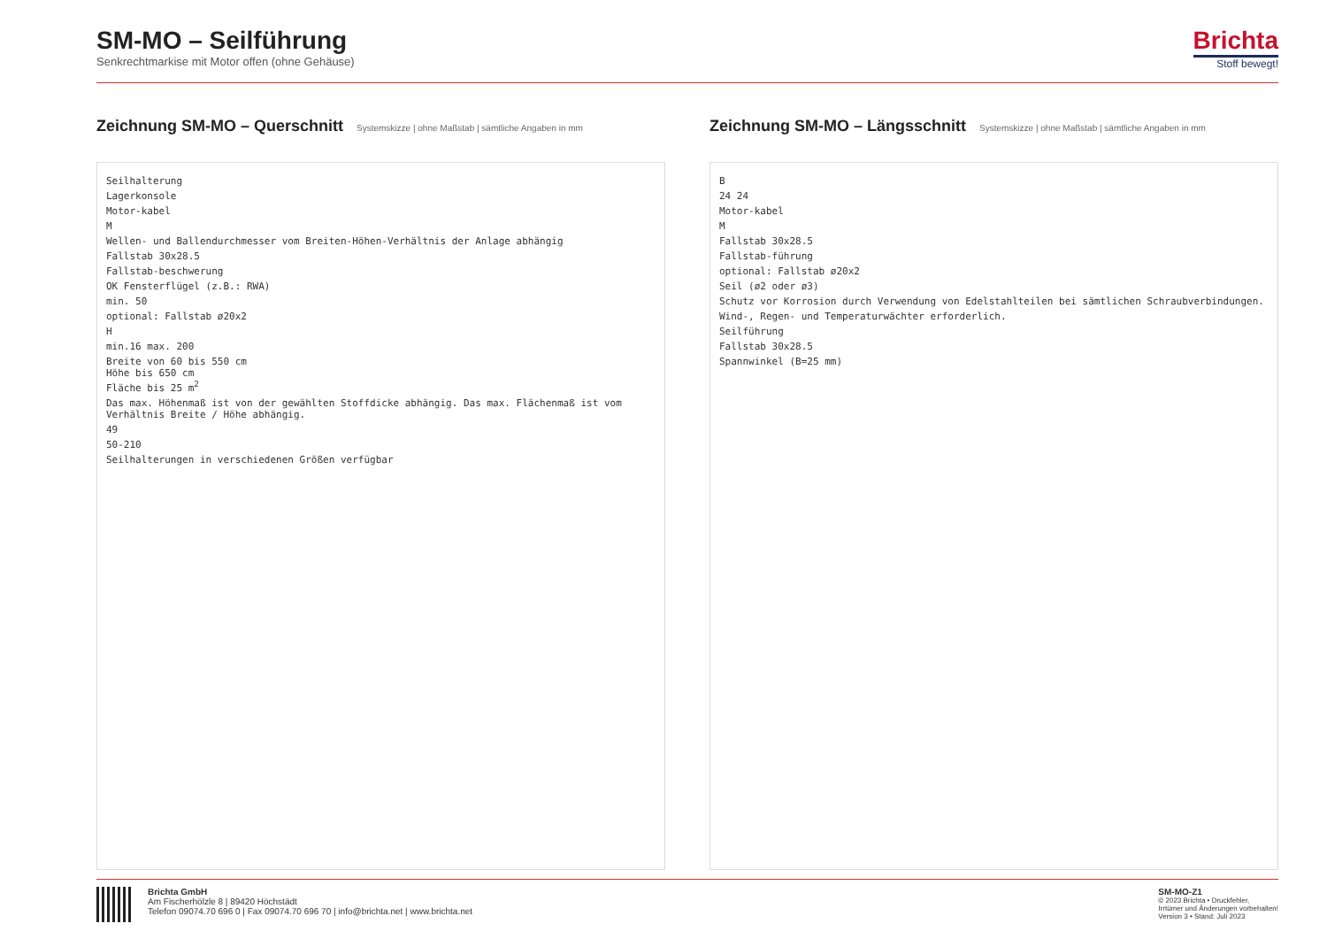SM-MO – Seilführung
Senkrechtmarkise mit Motor offen (ohne Gehäuse)
Brichta
Stoff bewegt!
Zeichnung SM-MO – Querschnitt Systemskizze | ohne Maßstab | sämtliche Angaben in mm
Seilhalterung
Lagerkonsole
Motor-kabel
M
Wellen- und Ballendurchmesser vom Breiten-Höhen-Verhältnis der Anlage abhängig
Fallstab 30x28.5
Fallstab-beschwerung
OK Fensterflügel (z.B.: RWA)
min. 50
optional: Fallstab ø20x2
H
min.16 max. 200
Breite von 60 bis 550 cm
Höhe bis 650 cm
Fläche bis 25 m<sup>2</sup>
Das max. Höhenmaß ist von der gewählten Stoffdicke abhängig. Das max. Flächenmaß ist vom Verhältnis Breite / Höhe abhängig.
49
50-210
Seilhalterungen in verschiedenen Größen verfügbar
Zeichnung SM-MO – Längsschnitt Systemskizze | ohne Maßstab | sämtliche Angaben in mm
B
24 24
Motor-kabel
M
Fallstab 30x28.5
Fallstab-führung
optional: Fallstab ø20x2
Seil (ø2 oder ø3)
Schutz vor Korrosion durch Verwendung von Edelstahlteilen bei sämtlichen Schraubverbindungen.
Wind-, Regen- und Temperaturwächter erforderlich.
Seilführung
Fallstab 30x28.5
Spannwinkel (B=25 mm)
Brichta GmbH
Am Fischerhölzle 8 | 89420 Höchstädt
Telefon 09074.70 696 0 | Fax 09074.70 696 70 | info@brichta.net | www.brichta.net
SM-MO-Z1
© 2023 Brichta • Druckfehler,
Irrtümer und Änderungen vorbehalten!
Version 3 • Stand: Juli 2023